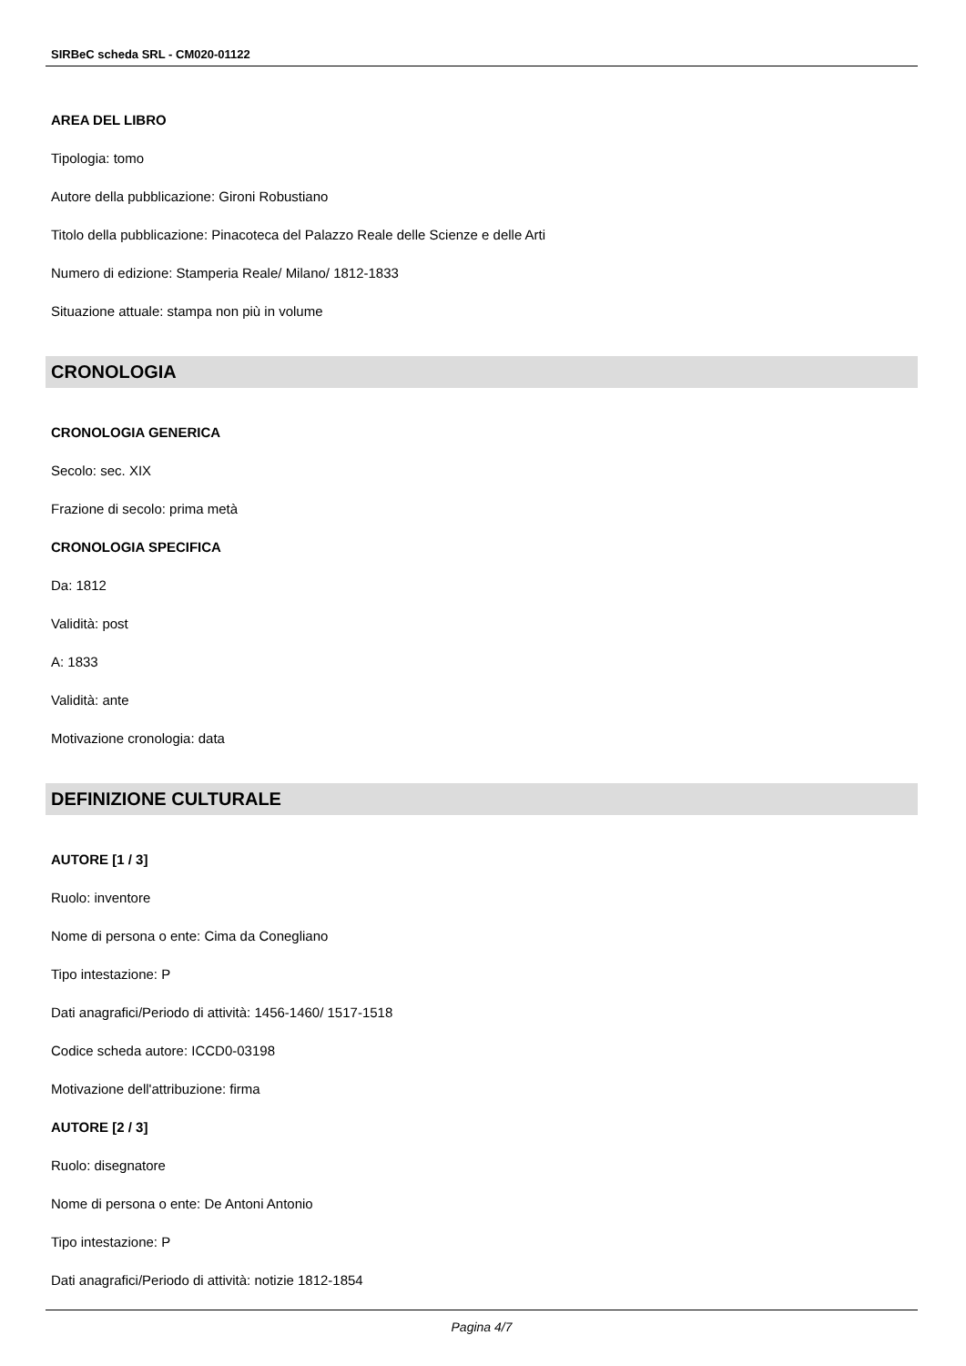SIRBeC scheda SRL - CM020-01122
AREA DEL LIBRO
Tipologia: tomo
Autore della pubblicazione: Gironi Robustiano
Titolo della pubblicazione: Pinacoteca del Palazzo Reale delle Scienze e delle Arti
Numero di edizione: Stamperia Reale/ Milano/ 1812-1833
Situazione attuale: stampa non più in volume
CRONOLOGIA
CRONOLOGIA GENERICA
Secolo: sec. XIX
Frazione di secolo: prima metà
CRONOLOGIA SPECIFICA
Da: 1812
Validità: post
A: 1833
Validità: ante
Motivazione cronologia: data
DEFINIZIONE CULTURALE
AUTORE [1 / 3]
Ruolo: inventore
Nome di persona o ente: Cima da Conegliano
Tipo intestazione: P
Dati anagrafici/Periodo di attività: 1456-1460/ 1517-1518
Codice scheda autore: ICCD0-03198
Motivazione dell'attribuzione: firma
AUTORE [2 / 3]
Ruolo: disegnatore
Nome di persona o ente: De Antoni Antonio
Tipo intestazione: P
Dati anagrafici/Periodo di attività: notizie 1812-1854
Pagina 4/7